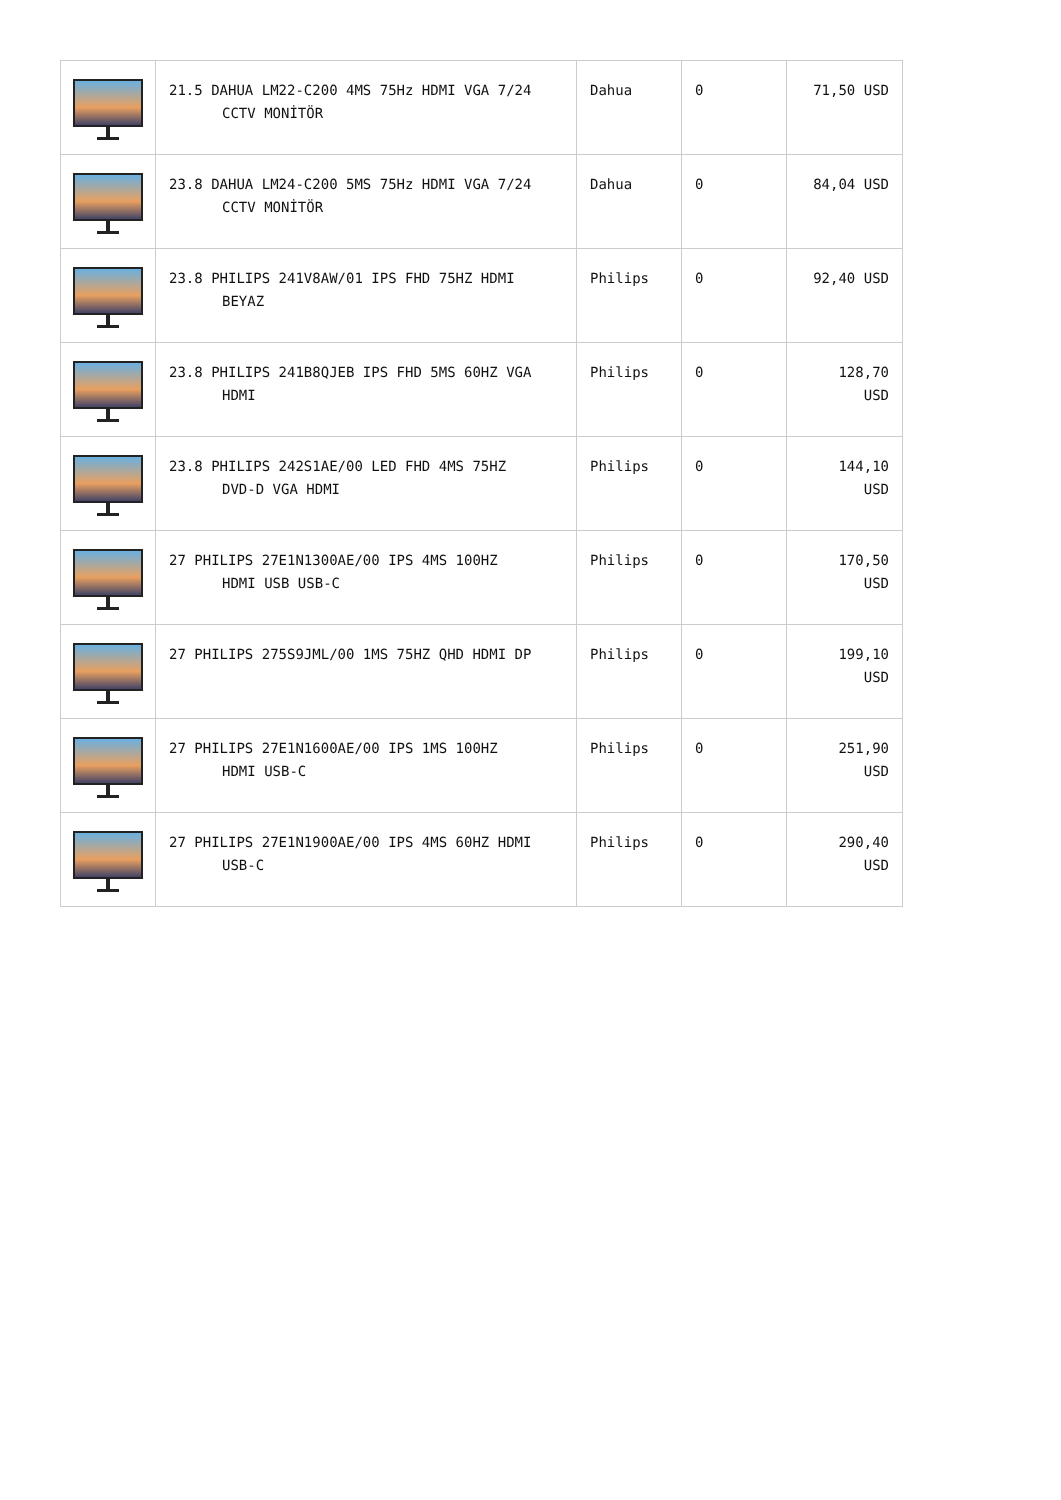| | 21.5 DAHUA LM22-C200 4MS 75Hz HDMI VGA 7/24 CCTV MONİTÖR | Dahua | 0 | 71,50 USD |
| | 23.8 DAHUA LM24-C200 5MS 75Hz HDMI VGA 7/24 CCTV MONİTÖR | Dahua | 0 | 84,04 USD |
| | 23.8 PHILIPS 241V8AW/01 IPS FHD 75HZ HDMI BEYAZ | Philips | 0 | 92,40 USD |
| | 23.8 PHILIPS 241B8QJEB IPS FHD 5MS 60HZ VGA HDMI | Philips | 0 | 128,70 USD |
| | 23.8 PHILIPS 242S1AE/00 LED FHD 4MS 75HZ DVD-D VGA HDMI | Philips | 0 | 144,10 USD |
| | 27 PHILIPS 27E1N1300AE/00 IPS 4MS 100HZ HDMI USB USB-C | Philips | 0 | 170,50 USD |
| | 27 PHILIPS 275S9JML/00 1MS 75HZ QHD HDMI DP | Philips | 0 | 199,10 USD |
| | 27 PHILIPS 27E1N1600AE/00 IPS 1MS 100HZ HDMI USB-C | Philips | 0 | 251,90 USD |
| | 27 PHILIPS 27E1N1900AE/00 IPS 4MS 60HZ HDMI USB-C | Philips | 0 | 290,40 USD |